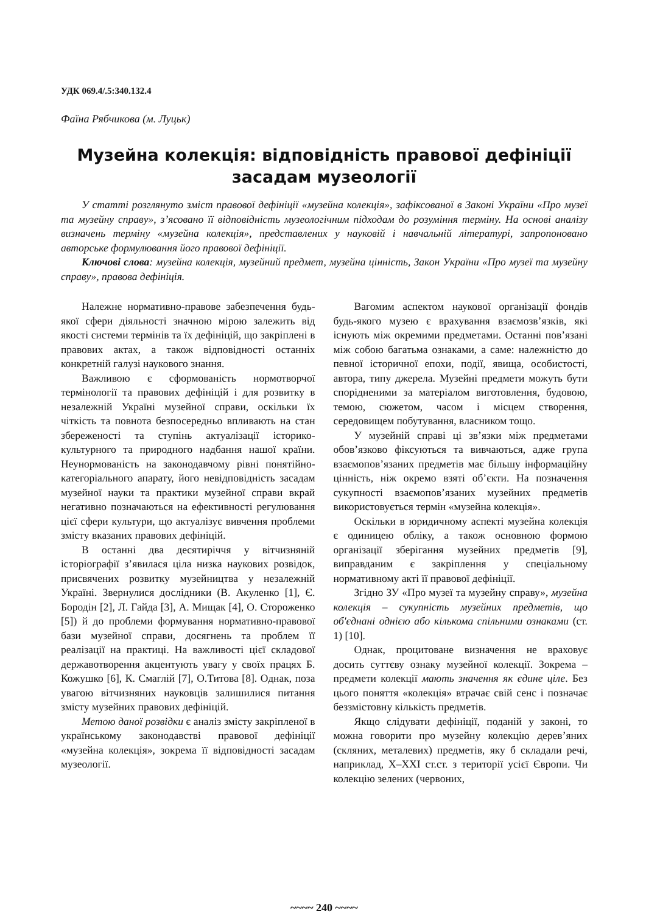УДК 069.4/.5:340.132.4
Фаїна Рябчикова (м. Луцьк)
Музейна колекція: відповідність правової дефініції засадам музеології
У статті розглянуто зміст правової дефініції «музейна колекція», зафіксованої в Законі України «Про музеї та музейну справу», з’ясовано її відповідність музеологічним підходам до розуміння терміну. На основі аналізу визначень терміну «музейна колекція», представлених у науковій і навчальній літературі, запропоновано авторське формулювання його правової дефініції.
Ключові слова: музейна колекція, музейний предмет, музейна цінність, Закон України «Про музеї та музейну справу», правова дефініція.
Належне нормативно-правове забезпечення будь-якої сфери діяльності значною мірою залежить від якості системи термінів та їх дефініцій, що закріплені в правових актах, а також відповідності останніх конкретній галузі наукового знання.
Важливою є сформованість нормотворчої термінології та правових дефініцій і для розвитку в незалежній Україні музейної справи, оскільки їх чіткість та повнота безпосередньо впливають на стан збереженості та ступінь актуалізації історико-культурного та природного надбання нашої країни. Неунормованість на законодавчому рівні понятійно-категоріального апарату, його невідповідність засадам музейної науки та практики музейної справи вкрай негативно позначаються на ефективності регулювання цієї сфери культури, що актуалізує вивчення проблеми змісту вказаних правових дефініцій.
В останні два десятиріччя у вітчизняній історіографії з’явилася ціла низка наукових розвідок, присвячених розвитку музейництва у незалежній Україні. Звернулися дослідники (В. Акуленко [1], Є. Бородін [2], Л. Гайда [3], А. Мищак [4], О. Стороженко [5]) й до проблеми формування нормативно-правової бази музейної справи, досягнень та проблем її реалізації на практиці. На важливості цієї складової державотворення акцентують увагу у своїх працях Б. Кожушко [6], К. Смаглій [7], О.Титова [8]. Однак, поза увагою вітчизняних науковців залишилися питання змісту музейних правових дефініцій.
Метою даної розвідки є аналіз змісту закріпленої в українському законодавстві правової дефініції «музейна колекція», зокрема її відповідності засадам музеології.
Вагомим аспектом наукової організації фондів будь-якого музею є врахування взаємозв’язків, які існують між окремими предметами. Останні пов’язані між собою багатьма ознаками, а саме: належністю до певної історичної епохи, події, явища, особистості, автора, типу джерела. Музейні предмети можуть бути спорідненими за матеріалом виготовлення, будовою, темою, сюжетом, часом і місцем створення, середовищем побутування, власником тощо.
У музейній справі ці зв’язки між предметами обов’язково фіксуються та вивчаються, адже група взаємопов’язаних предметів має більшу інформаційну цінність, ніж окремо взяті об’єкти. На позначення сукупності взаємопов’язаних музейних предметів використовується термін «музейна колекція».
Оскільки в юридичному аспекті музейна колекція є одиницею обліку, а також основною формою організації зберігання музейних предметів [9], виправданим є закріплення у спеціальному нормативному акті її правової дефініції.
Згідно ЗУ «Про музеї та музейну справу», музейна колекція – сукупність музейних предметів, що об'єднані однією або кількома спільними ознаками (ст. 1) [10].
Однак, процитоване визначення не враховує досить суттєву ознаку музейної колекції. Зокрема – предмети колекції мають значення як єдине ціле. Без цього поняття «колекція» втрачає свій сенс і позначає беззмістовну кількість предметів.
Якщо слідувати дефініції, поданій у законі, то можна говорити про музейну колекцію дерев’яних (скляних, металевих) предметів, яку б складали речі, наприклад, X–XXI ст.ст. з території усієї Європи. Чи колекцію зелених (червоних,
~~~~ 240 ~~~~